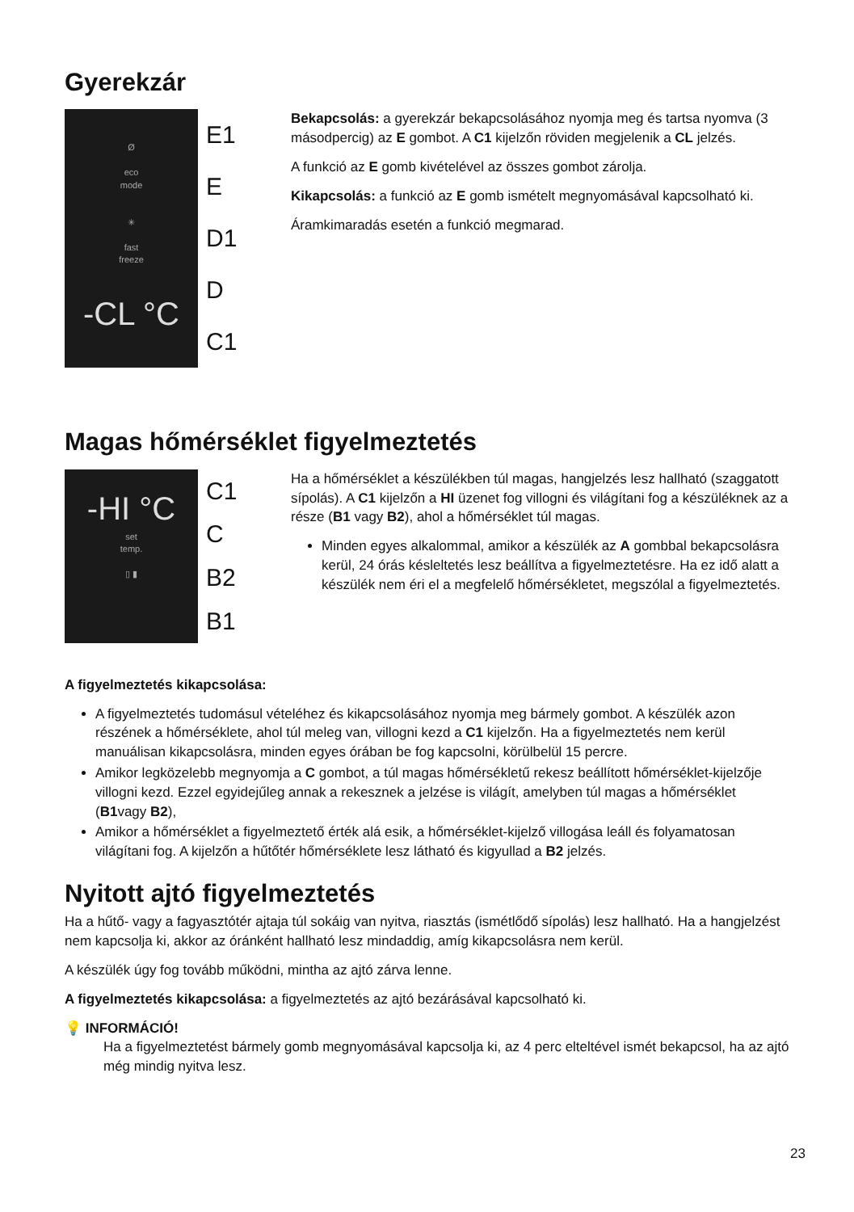Gyerekzár
Ø
eco
mode
✳
fast
freeze
-CL °C
E1
E
D1
D
C1
Bekapcsolás: a gyerekzár bekapcsolásához nyomja meg és tartsa nyomva (3 másodpercig) az E gombot. A C1 kijelzőn röviden megjelenik a CL jelzés.
A funkció az E gomb kivételével az összes gombot zárolja.
Kikapcsolás: a funkció az E gomb ismételt megnyomásával kapcsolható ki.
Áramkimaradás esetén a funkció megmarad.
Magas hőmérséklet figyelmeztetés
-HI °C
set
temp.
▯ ▮
C1
C
B2
B1
Ha a hőmérséklet a készülékben túl magas, hangjelzés lesz hallható (szaggatott sípolás). A C1 kijelzőn a HI üzenet fog villogni és világítani fog a készüléknek az a része (B1 vagy B2), ahol a hőmérséklet túl magas.
Minden egyes alkalommal, amikor a készülék az A gombbal bekapcsolásra kerül, 24 órás késleltetés lesz beállítva a figyelmeztetésre. Ha ez idő alatt a készülék nem éri el a megfelelő hőmérsékletet, megszólal a figyelmeztetés.
A figyelmeztetés kikapcsolása:
A figyelmeztetés tudomásul vételéhez és kikapcsolásához nyomja meg bármely gombot. A készülék azon részének a hőmérséklete, ahol túl meleg van, villogni kezd a C1 kijelzőn. Ha a figyelmeztetés nem kerül manuálisan kikapcsolásra, minden egyes órában be fog kapcsolni, körülbelül 15 percre.
Amikor legközelebb megnyomja a C gombot, a túl magas hőmérsékletű rekesz beállított hőmérséklet-kijelzője villogni kezd. Ezzel egyidejűleg annak a rekesznek a jelzése is világít, amelyben túl magas a hőmérséklet (B1vagy B2),
Amikor a hőmérséklet a figyelmeztető érték alá esik, a hőmérséklet-kijelző villogása leáll és folyamatosan világítani fog. A kijelzőn a hűtőtér hőmérséklete lesz látható és kigyullad a B2 jelzés.
Nyitott ajtó figyelmeztetés
Ha a hűtő- vagy a fagyasztótér ajtaja túl sokáig van nyitva, riasztás (ismétlődő sípolás) lesz hallható. Ha a hangjelzést nem kapcsolja ki, akkor az óránként hallható lesz mindaddig, amíg kikapcsolásra nem kerül.
A készülék úgy fog tovább működni, mintha az ajtó zárva lenne.
A figyelmeztetés kikapcsolása: a figyelmeztetés az ajtó bezárásával kapcsolható ki.
💡 INFORMÁCIÓ!
Ha a figyelmeztetést bármely gomb megnyomásával kapcsolja ki, az 4 perc elteltével ismét bekapcsol, ha az ajtó még mindig nyitva lesz.
23